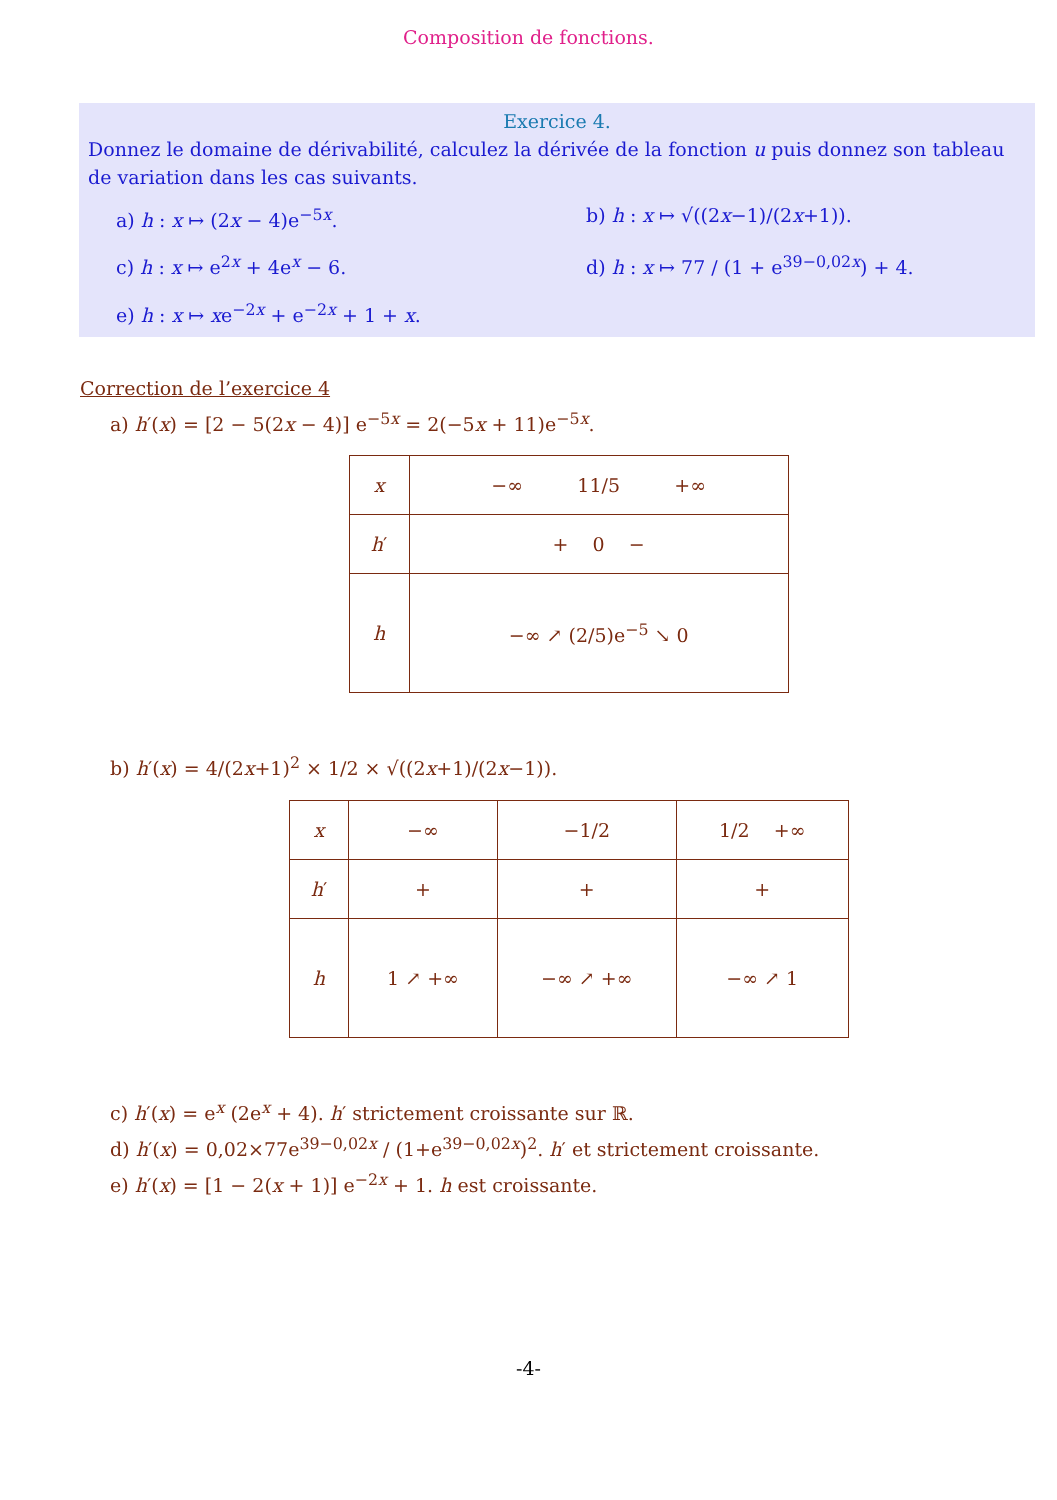Composition de fonctions.
Exercice 4.
Donnez le domaine de dérivabilité, calculez la dérivée de la fonction u puis donnez son tableau de variation dans les cas suivants.
a) h : x ↦ (2x − 4)e<sup>−5x</sup>.
b) h : x ↦ √((2x−1)/(2x+1)).
c) h : x ↦ e<sup>2x</sup> + 4e<sup>x</sup> − 6.
d) h : x ↦ 77 / (1 + e<sup>39−0,02x</sup>) + 4.
e) h : x ↦ xe<sup>−2x</sup> + e<sup>−2x</sup> + 1 + x.
Correction de l’exercice 4
a) h′(x) = [2 − 5(2x − 4)] e<sup>−5x</sup> = 2(−5x + 11)e<sup>−5x</sup>.
| x | −∞ 11/5 +∞ |
| h ′ | + 0 − |
| h | −∞ ↗ (2/5)e<sup>−5</sup> ↘ 0 |
b) h′(x) = 4/(2x+1)<sup>2</sup> × 1/2 × √((2x+1)/(2x−1)).
| x | −∞ | −1/2 | 1/2 +∞ |
| h ′ | + | + | + |
| h | 1 ↗ +∞ | −∞ ↗ +∞ | −∞ ↗ 1 |
c) h′(x) = e<sup>x</sup> (2e<sup>x</sup> + 4). h′ strictement croissante sur ℝ.
d) h′(x) = 0,02×77e<sup>39−0,02x</sup> / (1+e<sup>39−0,02x</sup>)<sup>2</sup>. h′ et strictement croissante.
e) h′(x) = [1 − 2(x + 1)] e<sup>−2x</sup> + 1. h est croissante.
-4-